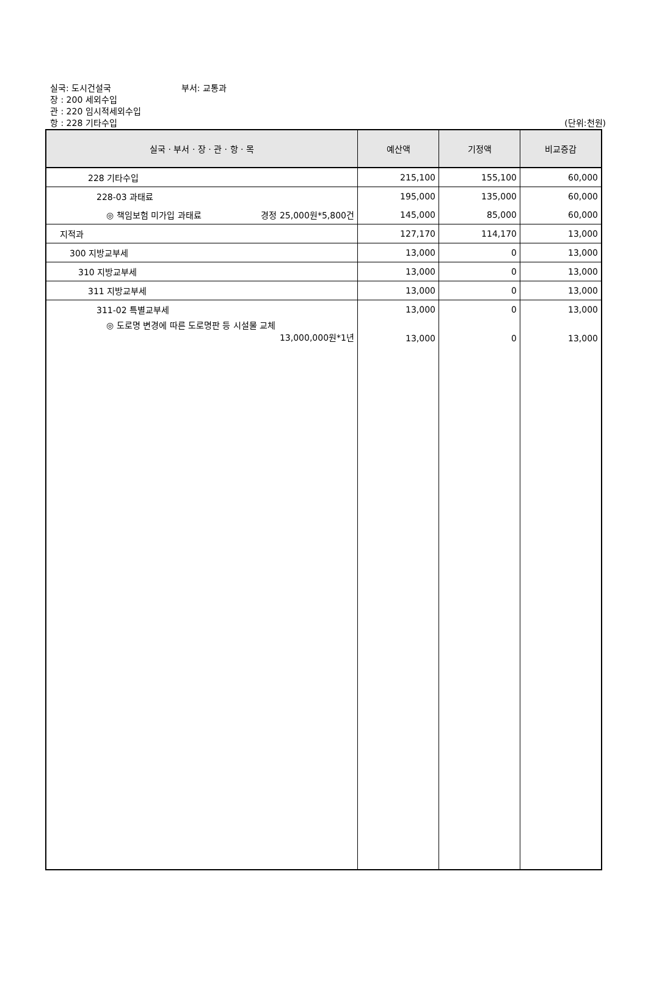실국: 도시건설국 부서: 교통과
장 : 200 세외수입
관 : 220 임시적세외수입
항 : 228 기타수입 (단위:천원)
| 실국 · 부서 · 장 · 관 · 항 · 목 | 예산액 | 기정액 | 비교증감 |
| --- | --- | --- | --- |
| 228 기타수입 | 215,100 | 155,100 | 60,000 |
| 228-03 과태료 | 195,000 | 135,000 | 60,000 |
| ◎ 책임보험 미가입 과태료 경정 25,000원*5,800건 | 145,000 | 85,000 | 60,000 |
| 지적과 | 127,170 | 114,170 | 13,000 |
| 300 지방교부세 | 13,000 | 0 | 13,000 |
| 310 지방교부세 | 13,000 | 0 | 13,000 |
| 311 지방교부세 | 13,000 | 0 | 13,000 |
| 311-02 특별교부세 | 13,000 | 0 | 13,000 |
| ◎ 도로명 변경에 따른 도로명판 등 시설물 교체 13,000,000원*1년 | 13,000 | 0 | 13,000 |